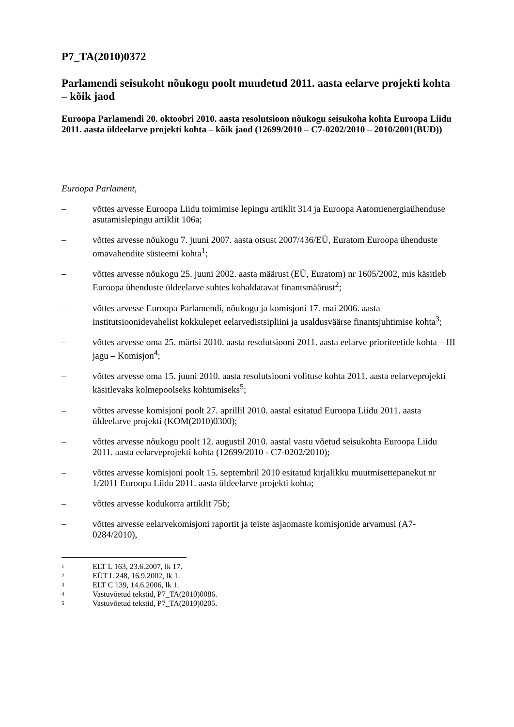P7_TA(2010)0372
Parlamendi seisukoht nõukogu poolt muudetud 2011. aasta eelarve projekti kohta – kõik jaod
Euroopa Parlamendi 20. oktoobri 2010. aasta resolutsioon nõukogu seisukoha kohta Euroopa Liidu 2011. aasta üldeelarve projekti kohta – kõik jaod (12699/2010 – C7-0202/2010 – 2010/2001(BUD))
Euroopa Parlament,
– võttes arvesse Euroopa Liidu toimimise lepingu artiklit 314 ja Euroopa Aatomienergiaühenduse asutamislepingu artiklit 106a;
– võttes arvesse nõukogu 7. juuni 2007. aasta otsust 2007/436/EÜ, Euratom Euroopa ühenduste omavahendite süsteemi kohta<sup>1</sup>;
– võttes arvesse nõukogu 25. juuni 2002. aasta määrust (EÜ, Euratom) nr 1605/2002, mis käsitleb Euroopa ühenduste üldeelarve suhtes kohaldatavat finantsmäärust<sup>2</sup>;
– võttes arvesse Euroopa Parlamendi, nõukogu ja komisjoni 17. mai 2006. aasta institutsioonidevahelist kokkulepet eelarvedistsipliini ja usaldusväärse finantsjuhtimise kohta<sup>3</sup>;
– võttes arvesse oma 25. märtsi 2010. aasta resolutsiooni 2011. aasta eelarve prioriteetide kohta – III jagu – Komisjon<sup>4</sup>;
– võttes arvesse oma 15. juuni 2010. aasta resolutsiooni volituse kohta 2011. aasta eelarveprojekti käsitlevaks kolmepoolseks kohtumiseks<sup>5</sup>;
– võttes arvesse komisjoni poolt 27. aprillil 2010. aastal esitatud Euroopa Liidu 2011. aasta üldeelarve projekti (KOM(2010)0300);
– võttes arvesse nõukogu poolt 12. augustil 2010. aastal vastu võetud seisukohta Euroopa Liidu 2011. aasta eelarveprojekti kohta (12699/2010 - C7-0202/2010);
– võttes arvesse komisjoni poolt 15. septembril 2010 esitatud kirjalikku muutmisettepanekut nr 1/2011 Euroopa Liidu 2011. aasta üldeelarve projekti kohta;
– võttes arvesse kodukorra artiklit 75b;
– võttes arvesse eelarvekomisjoni raportit ja teiste asjaomaste komisjonide arvamusi (A7-0284/2010),
1 ELT L 163, 23.6.2007, lk 17.
2 EÜT L 248, 16.9.2002, lk 1.
3 ELT C 139, 14.6.2006, lk 1.
4 Vastuvõetud tekstid, P7_TA(2010)0086.
5 Vastuvõetud tekstid, P7_TA(2010)0205.